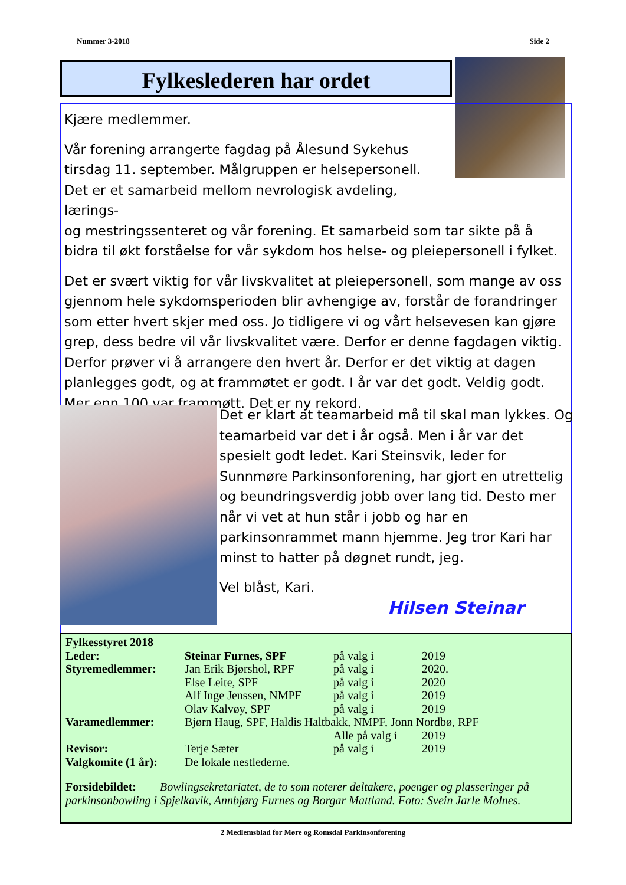Nummer 3-2018 Side 2
Fylkeslederen har ordet
Kjære medlemmer.
Vår forening arrangerte fagdag på Ålesund Sykehus tirsdag 11. september. Målgruppen er helsepersonell. Det er et samarbeid mellom nevrologisk avdeling, lærings-
og mestringssenteret og vår forening. Et samarbeid som tar sikte på å bidra til økt forståelse for vår sykdom hos helse- og pleiepersonell i fylket.
Det er svært viktig for vår livskvalitet at pleiepersonell, som mange av oss gjennom hele sykdomsperioden blir avhengige av, forstår de forandringer som etter hvert skjer med oss. Jo tidligere vi og vårt helsevesen kan gjøre grep, dess bedre vil vår livskvalitet være. Derfor er denne fagdagen viktig. Derfor prøver vi å arrangere den hvert år. Derfor er det viktig at dagen planlegges godt, og at frammøtet er godt. I år var det godt. Veldig godt. Mer enn 100 var frammøtt. Det er ny rekord.
Det er klart at teamarbeid må til skal man lykkes. Og teamarbeid var det i år også. Men i år var det spesielt godt ledet. Kari Steinsvik, leder for Sunnmøre Parkinsonforening, har gjort en utrettelig og beundringsverdig jobb over lang tid. Desto mer når vi vet at hun står i jobb og har en parkinsonrammet mann hjemme. Jeg tror Kari har minst to hatter på døgnet rundt, jeg.
Vel blåst, Kari.
Hilsen Steinar
| Fylkesstyret 2018 | | | |
| Leder: | Steinar Furnes, SPF | på valg i | 2019 |
| Styremedlemmer: | Jan Erik Bjørshol, RPF | på valg i | 2020. |
| | Else Leite, SPF | på valg i | 2020 |
| | Alf Inge Jenssen, NMPF | på valg i | 2019 |
| | Olav Kalvøy, SPF | på valg i | 2019 |
| Varamedlemmer: | Bjørn Haug, SPF, Haldis Haltbakk, NMPF, Jonn Nordbø, RPF | | |
| | | Alle på valg i | 2019 |
| Revisor: | Terje Sæter | på valg i | 2019 |
| Valgkomite (1 år): | De lokale nestlederne. | | |
Forsidebildet: Bowlingsekretariatet, de to som noterer deltakere, poenger og plasseringer på parkinsonbowling i Spjelkavik, Annbjørg Furnes og Borgar Mattland. Foto: Svein Jarle Molnes.
2 Medlemsblad for Møre og Romsdal Parkinsonforening